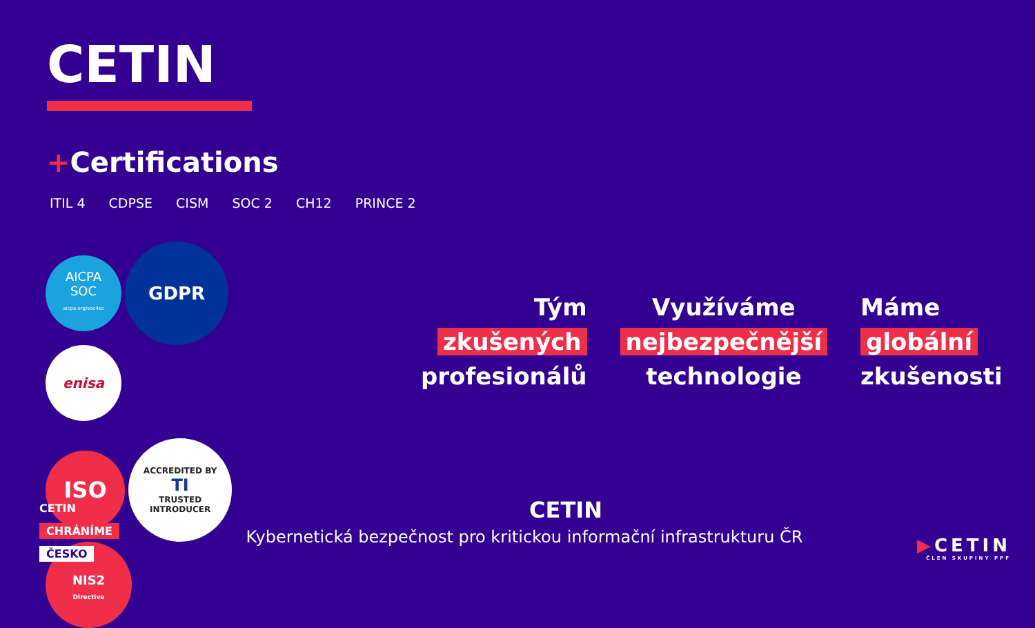CETIN
+Certifications
ITIL 4 CDPSE CISM SOC 2 CH12 PRINCE 2
AICPA
SOC
aicpa.org/soc4so
GDPR
enisa
ISO
ACCREDITED BY
TI
TRUSTED INTRODUCER
NIS2
Directive
Tým
zkušených
profesionálů
Využíváme
nejbezpečnější
technologie
Máme
globální
zkušenosti
CETIN
CHRÁNÍME
ČESKO
CETIN
Kybernetická bezpečnost pro kritickou informační infrastrukturu ČR
▶CETIN
ČLEN SKUPINY PPF